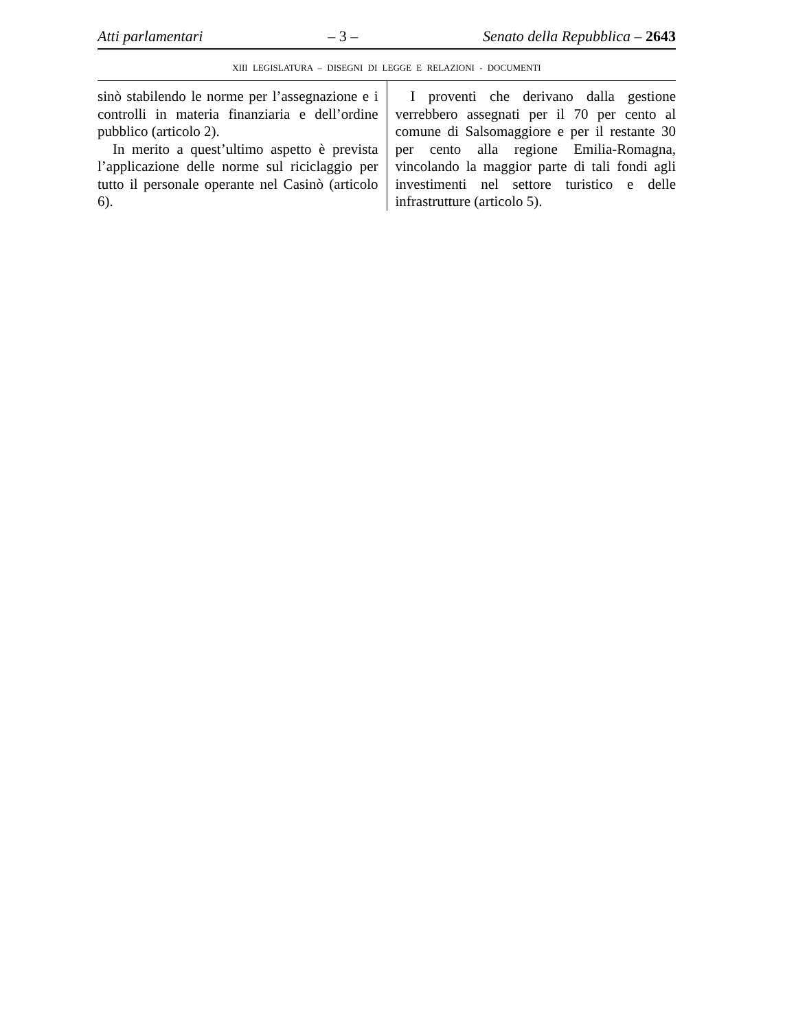Atti parlamentari – 3 – Senato della Repubblica – 2643
XIII LEGISLATURA – DISEGNI DI LEGGE E RELAZIONI - DOCUMENTI
sinò stabilendo le norme per l’assegnazione e i controlli in materia finanziaria e dell’ordine pubblico (articolo 2).
In merito a quest’ultimo aspetto è prevista l’applicazione delle norme sul riciclaggio per tutto il personale operante nel Casinò (articolo 6).
I proventi che derivano dalla gestione verrebbero assegnati per il 70 per cento al comune di Salsomaggiore e per il restante 30 per cento alla regione Emilia-Romagna, vincolando la maggior parte di tali fondi agli investimenti nel settore turistico e delle infrastrutture (articolo 5).